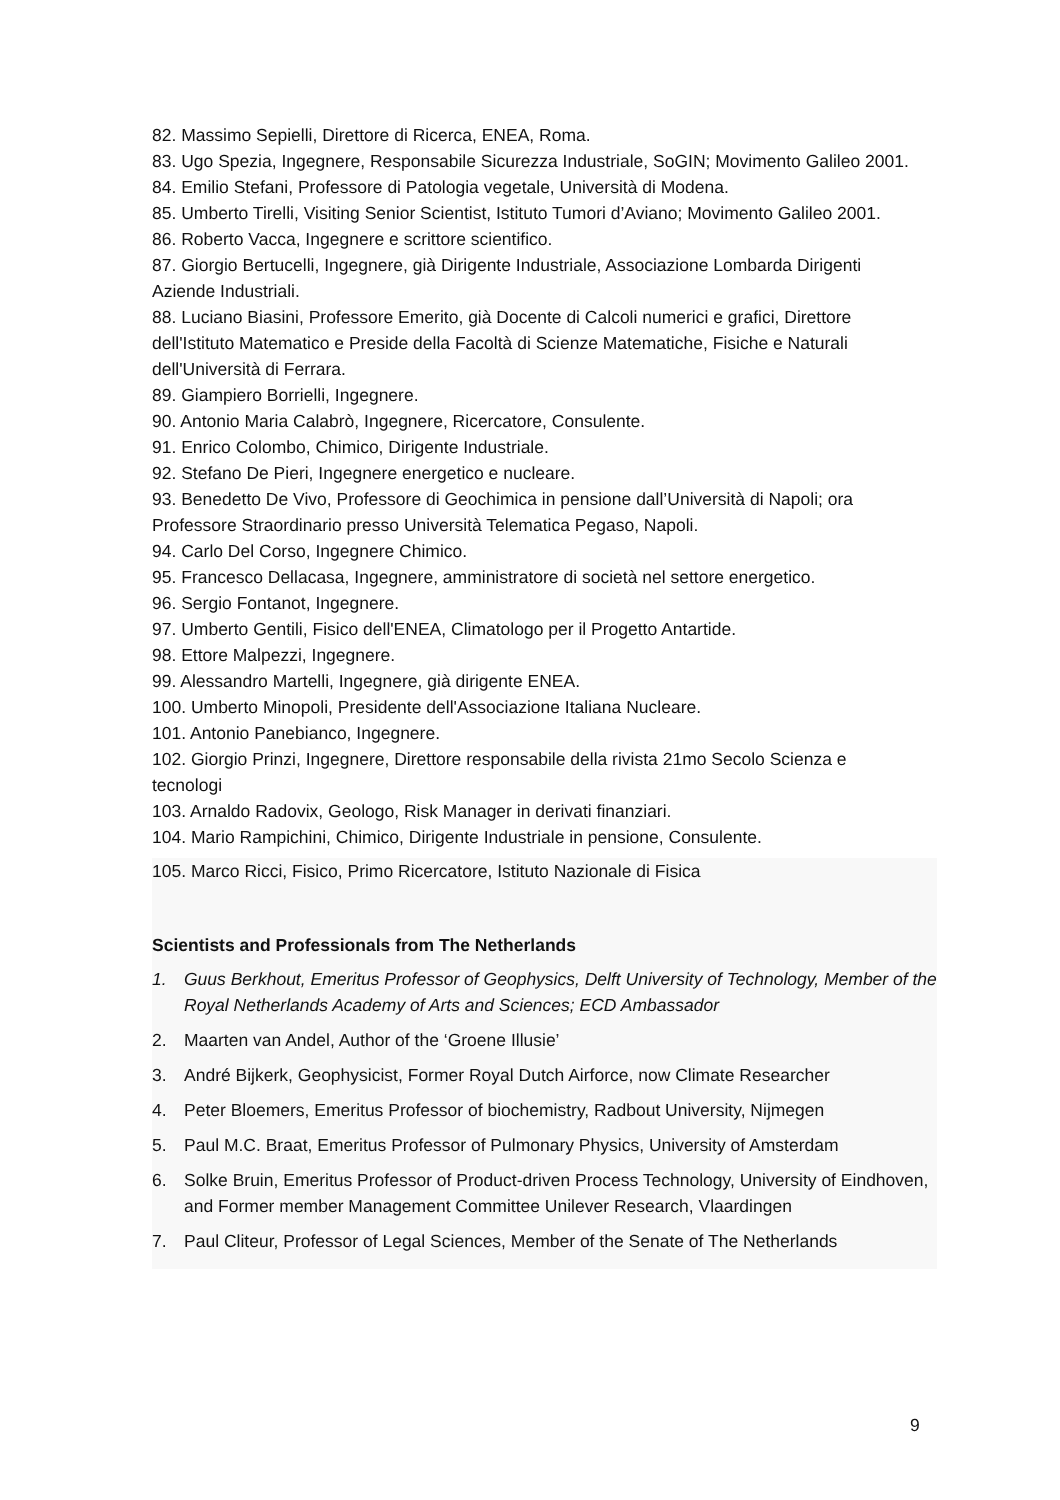82. Massimo Sepielli, Direttore di Ricerca, ENEA, Roma.
83. Ugo Spezia, Ingegnere, Responsabile Sicurezza Industriale, SoGIN; Movimento Galileo 2001.
84. Emilio Stefani, Professore di Patologia vegetale, Università di Modena.
85. Umberto Tirelli, Visiting Senior Scientist, Istituto Tumori d’Aviano; Movimento Galileo 2001.
86. Roberto Vacca, Ingegnere e scrittore scientifico.
87. Giorgio Bertucelli, Ingegnere, già Dirigente Industriale, Associazione Lombarda Dirigenti Aziende Industriali.
88. Luciano Biasini, Professore Emerito, già Docente di Calcoli numerici e grafici, Direttore dell'Istituto Matematico e Preside della Facoltà di Scienze Matematiche, Fisiche e Naturali dell'Università di Ferrara.
89. Giampiero Borrielli, Ingegnere.
90. Antonio Maria Calabrò, Ingegnere, Ricercatore, Consulente.
91. Enrico Colombo, Chimico, Dirigente Industriale.
92. Stefano De Pieri, Ingegnere energetico e nucleare.
93. Benedetto De Vivo, Professore di Geochimica in pensione dall’Università di Napoli; ora Professore Straordinario presso Università Telematica Pegaso, Napoli.
94. Carlo Del Corso, Ingegnere Chimico.
95. Francesco Dellacasa, Ingegnere, amministratore di società nel settore energetico.
96. Sergio Fontanot, Ingegnere.
97. Umberto Gentili, Fisico dell'ENEA, Climatologo per il Progetto Antartide.
98. Ettore Malpezzi, Ingegnere.
99. Alessandro Martelli, Ingegnere, già dirigente ENEA.
100. Umberto Minopoli, Presidente dell'Associazione Italiana Nucleare.
101. Antonio Panebianco, Ingegnere.
102. Giorgio Prinzi, Ingegnere, Direttore responsabile della rivista 21mo Secolo Scienza e tecnologi
103. Arnaldo Radovix, Geologo, Risk Manager in derivati finanziari.
104. Mario Rampichini, Chimico, Dirigente Industriale in pensione, Consulente.
105. Marco Ricci, Fisico, Primo Ricercatore, Istituto Nazionale di Fisica
Scientists and Professionals from The Netherlands
1. Guus Berkhout, Emeritus Professor of Geophysics, Delft University of Technology, Member of the Royal Netherlands Academy of Arts and Sciences; ECD Ambassador
2. Maarten van Andel, Author of the ‘Groene Illusie’
3. André Bijkerk, Geophysicist, Former Royal Dutch Airforce, now Climate Researcher
4. Peter Bloemers, Emeritus Professor of biochemistry, Radbout University, Nijmegen
5. Paul M.C. Braat, Emeritus Professor of Pulmonary Physics, University of Amsterdam
6. Solke Bruin, Emeritus Professor of Product-driven Process Technology, University of Eindhoven, and Former member Management Committee Unilever Research, Vlaardingen
7. Paul Cliteur, Professor of Legal Sciences, Member of the Senate of The Netherlands
9